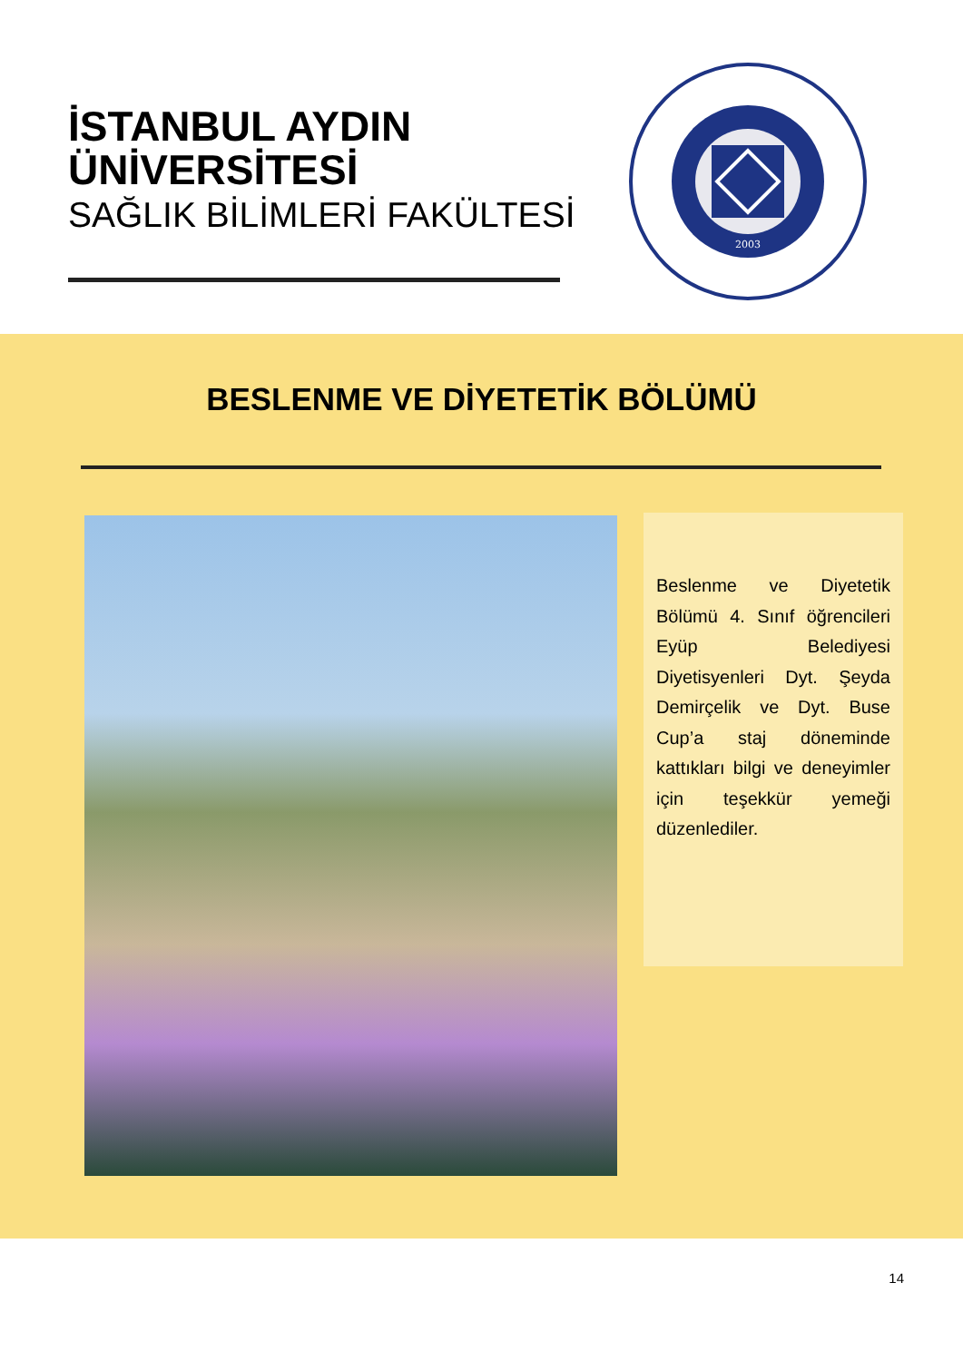İSTANBUL AYDIN
ÜNİVERSİTESİ
SAĞLIK BİLİMLERİ FAKÜLTESİ
2003
BESLENME VE DİYETETİK BÖLÜMÜ
Beslenme ve Diyetetik Bölümü 4. Sınıf öğrencileri Eyüp Belediyesi Diyetisyenleri Dyt. Şeyda Demirçelik ve Dyt. Buse Cup’a staj döneminde kattıkları bilgi ve deneyimler için teşekkür yemeği düzenlediler.
14